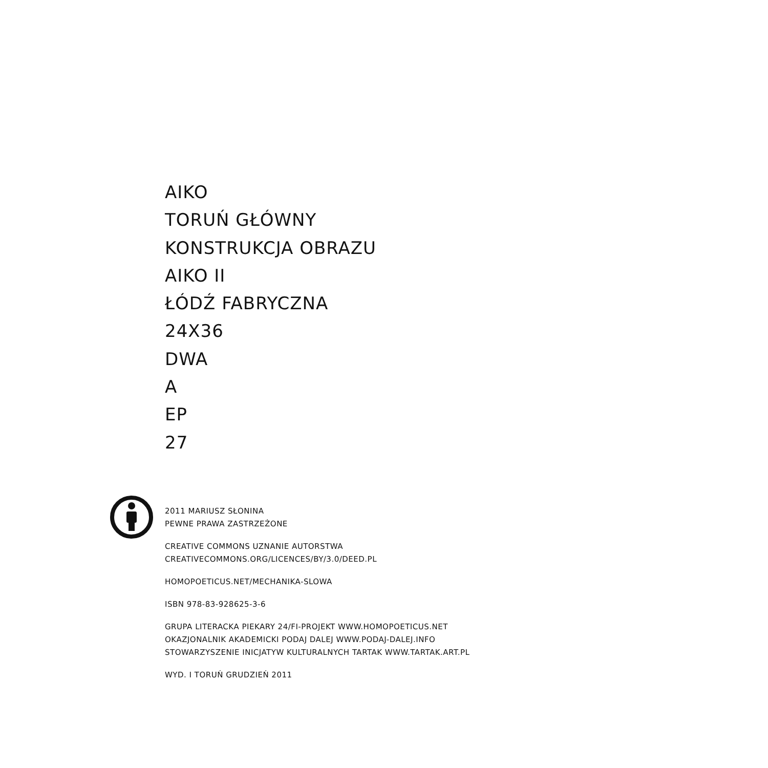AIKO
TORUŃ GŁÓWNY
KONSTRUKCJA OBRAZU
AIKO II
ŁÓDŹ FABRYCZNA
24X36
DWA
A
EP
27
2011 MARIUSZ SŁONINA
PEWNE PRAWA ZASTRZEŻONE
CREATIVE COMMONS UZNANIE AUTORSTWA
CREATIVECOMMONS.ORG/LICENCES/BY/3.0/DEED.PL
HOMOPOETICUS.NET/MECHANIKA-SLOWA
ISBN 978-83-928625-3-6
GRUPA LITERACKA PIEKARY 24/FI-PROJEKT WWW.HOMOPOETICUS.NET
OKAZJONALNIK AKADEMICKI PODAJ DALEJ WWW.PODAJ-DALEJ.INFO
STOWARZYSZENIE INICJATYW KULTURALNYCH TARTAK WWW.TARTAK.ART.PL
WYD. I TORUŃ GRUDZIEŃ 2011